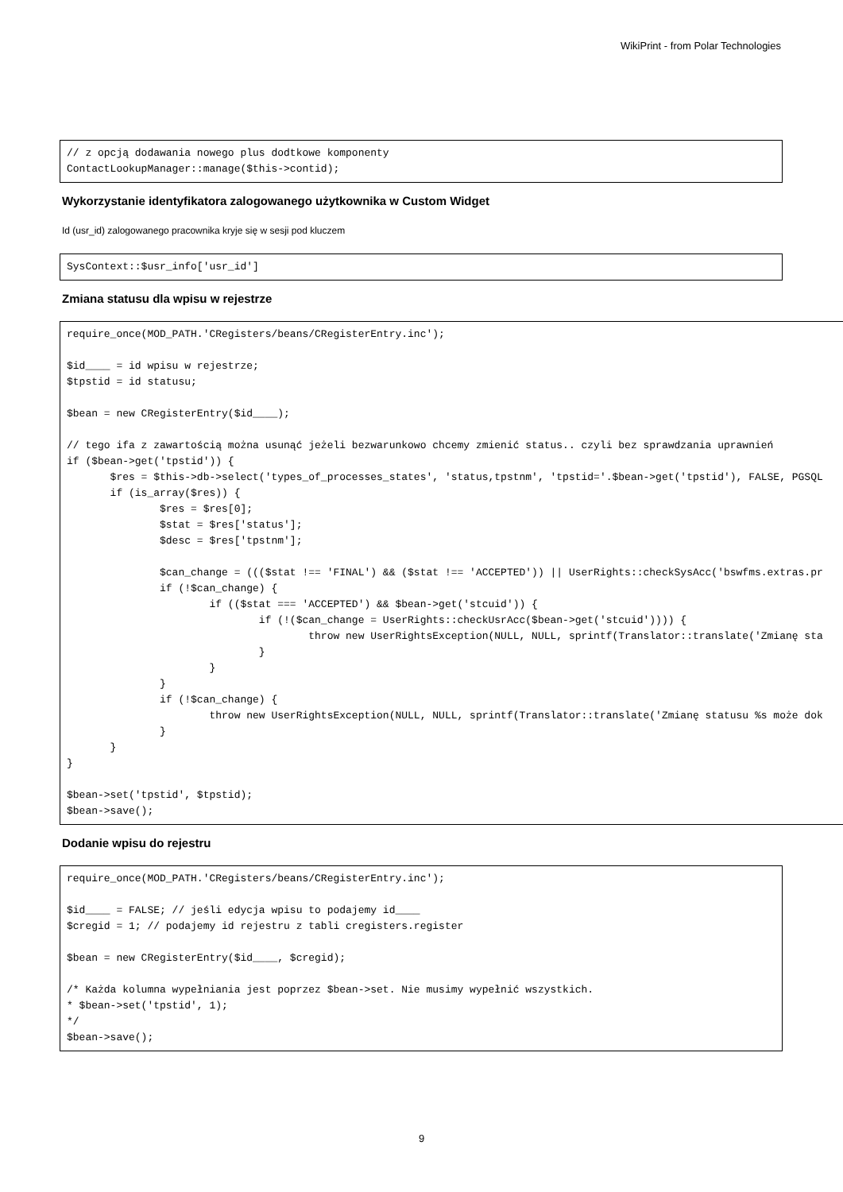WikiPrint - from Polar Technologies
// z opcją dodawania nowego plus dodtkowe komponenty
ContactLookupManager::manage($this->contid);
Wykorzystanie identyfikatora zalogowanego użytkownika w Custom Widget
Id (usr_id) zalogowanego pracownika kryje się w sesji pod kluczem
SysContext::$usr_info['usr_id']
Zmiana statusu dla wpisu w rejestrze
require_once(MOD_PATH.'CRegisters/beans/CRegisterEntry.inc');

$id____ = id wpisu w rejestrze;
$tpstid = id statusu;

$bean = new CRegisterEntry($id____);

// tego ifa z zawartością można usunąć jeżeli bezwarunkowo chcemy zmienić status.. czyli bez sprawdzania uprawnień
if ($bean->get('tpstid')) {
       $res = $this->db->select('types_of_processes_states', 'status,tpstnm', 'tpstid='.$bean->get('tpstid'), FALSE, PGSQL
       if (is_array($res)) {
               $res = $res[0];
               $stat = $res['status'];
               $desc = $res['tpstnm'];

               $can_change = ((($stat !== 'FINAL') && ($stat !== 'ACCEPTED')) || UserRights::checkSysAcc('bswfms.extras.pr
               if (!$can_change) {
                       if (($stat === 'ACCEPTED') && $bean->get('stcuid')) {
                               if (!($can_change = UserRights::checkUsrAcc($bean->get('stcuid')))) {
                                       throw new UserRightsException(NULL, NULL, sprintf(Translator::translate('Zmianę sta
                               }
                       }
               }
               if (!$can_change) {
                       throw new UserRightsException(NULL, NULL, sprintf(Translator::translate('Zmianę statusu %s może dok
               }
       }
}

$bean->set('tpstid', $tpstid);
$bean->save();
Dodanie wpisu do rejestru
require_once(MOD_PATH.'CRegisters/beans/CRegisterEntry.inc');

$id____ = FALSE; // jeśli edycja wpisu to podajemy id____
$cregid = 1; // podajemy id rejestru z tabli cregisters.register

$bean = new CRegisterEntry($id____, $cregid);

/* Każda kolumna wypełniania jest poprzez $bean->set. Nie musimy wypełnić wszystkich.
* $bean->set('tpstid', 1);
*/
$bean->save();
9